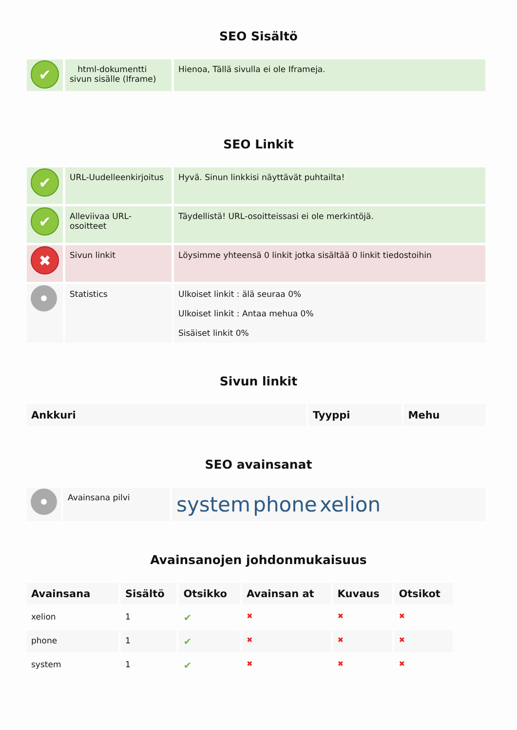SEO Sisältö
| ✔ | html-dokumentti sivun sisälle (Iframe) | Hienoa, Tällä sivulla ei ole Iframeja. |
SEO Linkit
| ✔ | URL-Uudelleenkirjoitus | Hyvä. Sinun linkkisi näyttävät puhtailta! |
| ✔ | Alleviivaa URL-osoitteet | Täydellistä! URL-osoitteissasi ei ole merkintöjä. |
| ✖ | Sivun linkit | Löysimme yhteensä 0 linkit jotka sisältää 0 linkit tiedostoihin |
| | Statistics | Ulkoiset linkit : älä seuraa 0% Ulkoiset linkit : Antaa mehua 0% Sisäiset linkit 0% |
Sivun linkit
| Ankkuri | Tyyppi | Mehu |
| --- | --- | --- |
SEO avainsanat
| | Avainsana pilvi | system phone xelion |
Avainsanojen johdonmukaisuus
| Avainsana | Sisältö | Otsikko | Avainsan at | Kuvaus | Otsikot |
| --- | --- | --- | --- | --- | --- |
| xelion | 1 | ✔ | ✖ | ✖ | ✖ |
| phone | 1 | ✔ | ✖ | ✖ | ✖ |
| system | 1 | ✔ | ✖ | ✖ | ✖ |